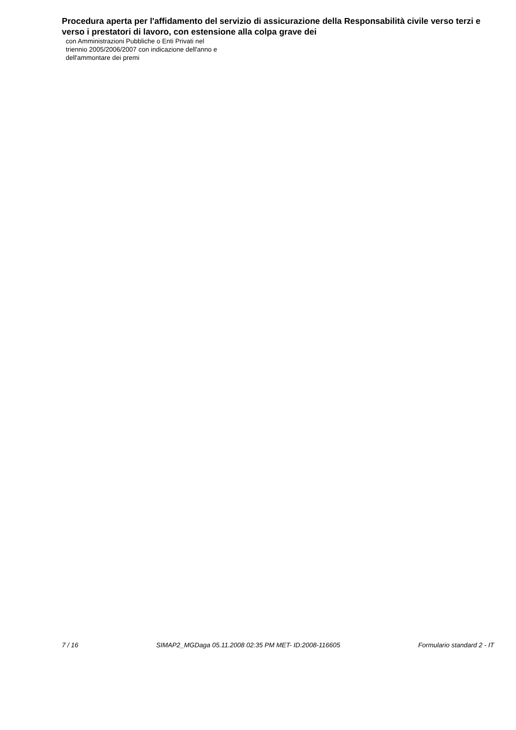Procedura aperta per l'affidamento del servizio di assicurazione della Responsabilità civile verso terzi e verso i prestatori di lavoro, con estensione alla colpa grave dei
con Amministrazioni Pubbliche o Enti Privati nel
triennio 2005/2006/2007 con indicazione dell'anno e
dell'ammontare dei premi
7 / 16 SIMAP2_MGDaga 05.11.2008 02:35 PM MET- ID:2008-116605 Formulario standard 2 - IT